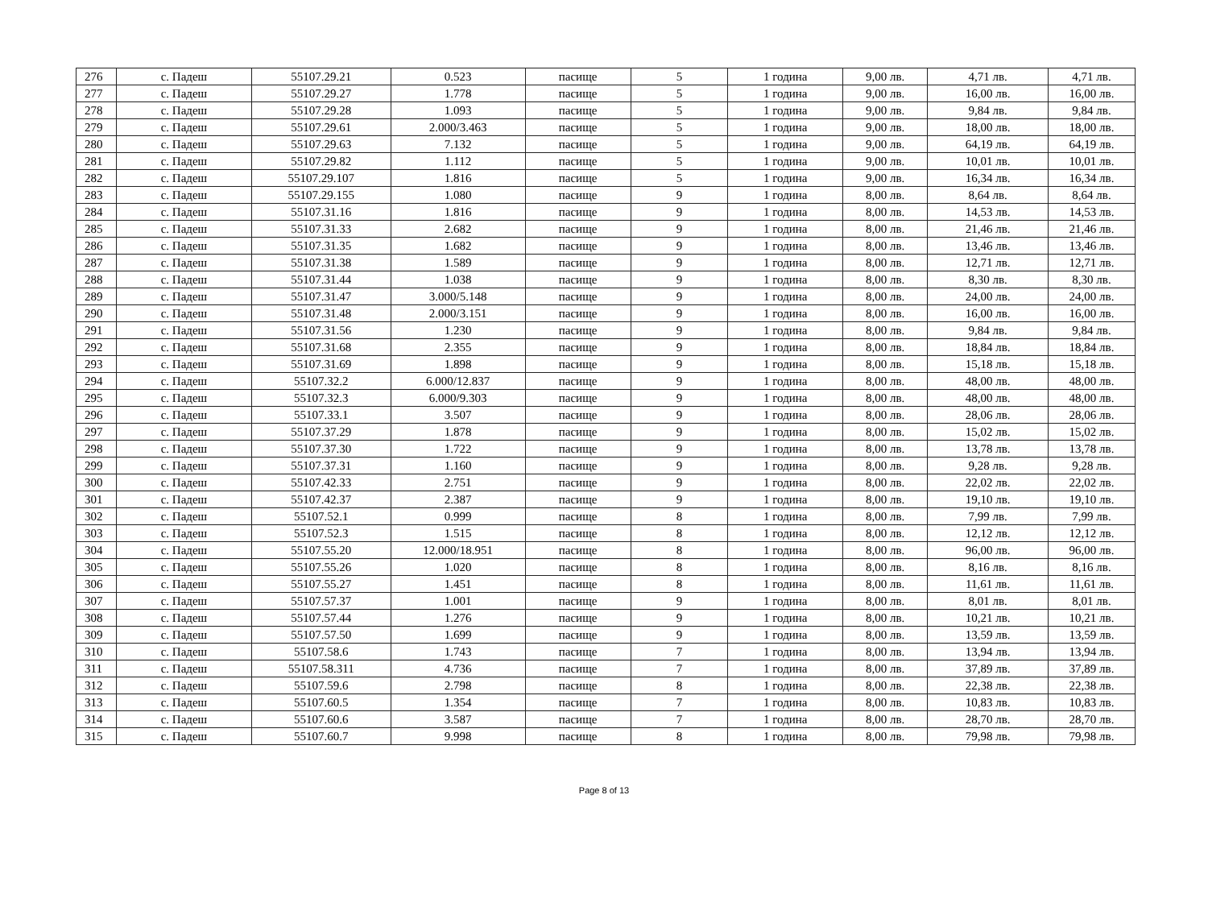| 276 | с. Падеш | 55107.29.21 | 0.523 | пасище | 5 | 1 година | 9,00 лв. | 4,71 лв. | 4,71 лв. |
| 277 | с. Падеш | 55107.29.27 | 1.778 | пасище | 5 | 1 година | 9,00 лв. | 16,00 лв. | 16,00 лв. |
| 278 | с. Падеш | 55107.29.28 | 1.093 | пасище | 5 | 1 година | 9,00 лв. | 9,84 лв. | 9,84 лв. |
| 279 | с. Падеш | 55107.29.61 | 2.000/3.463 | пасище | 5 | 1 година | 9,00 лв. | 18,00 лв. | 18,00 лв. |
| 280 | с. Падеш | 55107.29.63 | 7.132 | пасище | 5 | 1 година | 9,00 лв. | 64,19 лв. | 64,19 лв. |
| 281 | с. Падеш | 55107.29.82 | 1.112 | пасище | 5 | 1 година | 9,00 лв. | 10,01 лв. | 10,01 лв. |
| 282 | с. Падеш | 55107.29.107 | 1.816 | пасище | 5 | 1 година | 9,00 лв. | 16,34 лв. | 16,34 лв. |
| 283 | с. Падеш | 55107.29.155 | 1.080 | пасище | 9 | 1 година | 8,00 лв. | 8,64 лв. | 8,64 лв. |
| 284 | с. Падеш | 55107.31.16 | 1.816 | пасище | 9 | 1 година | 8,00 лв. | 14,53 лв. | 14,53 лв. |
| 285 | с. Падеш | 55107.31.33 | 2.682 | пасище | 9 | 1 година | 8,00 лв. | 21,46 лв. | 21,46 лв. |
| 286 | с. Падеш | 55107.31.35 | 1.682 | пасище | 9 | 1 година | 8,00 лв. | 13,46 лв. | 13,46 лв. |
| 287 | с. Падеш | 55107.31.38 | 1.589 | пасище | 9 | 1 година | 8,00 лв. | 12,71 лв. | 12,71 лв. |
| 288 | с. Падеш | 55107.31.44 | 1.038 | пасище | 9 | 1 година | 8,00 лв. | 8,30 лв. | 8,30 лв. |
| 289 | с. Падеш | 55107.31.47 | 3.000/5.148 | пасище | 9 | 1 година | 8,00 лв. | 24,00 лв. | 24,00 лв. |
| 290 | с. Падеш | 55107.31.48 | 2.000/3.151 | пасище | 9 | 1 година | 8,00 лв. | 16,00 лв. | 16,00 лв. |
| 291 | с. Падеш | 55107.31.56 | 1.230 | пасище | 9 | 1 година | 8,00 лв. | 9,84 лв. | 9,84 лв. |
| 292 | с. Падеш | 55107.31.68 | 2.355 | пасище | 9 | 1 година | 8,00 лв. | 18,84 лв. | 18,84 лв. |
| 293 | с. Падеш | 55107.31.69 | 1.898 | пасище | 9 | 1 година | 8,00 лв. | 15,18 лв. | 15,18 лв. |
| 294 | с. Падеш | 55107.32.2 | 6.000/12.837 | пасище | 9 | 1 година | 8,00 лв. | 48,00 лв. | 48,00 лв. |
| 295 | с. Падеш | 55107.32.3 | 6.000/9.303 | пасище | 9 | 1 година | 8,00 лв. | 48,00 лв. | 48,00 лв. |
| 296 | с. Падеш | 55107.33.1 | 3.507 | пасище | 9 | 1 година | 8,00 лв. | 28,06 лв. | 28,06 лв. |
| 297 | с. Падеш | 55107.37.29 | 1.878 | пасище | 9 | 1 година | 8,00 лв. | 15,02 лв. | 15,02 лв. |
| 298 | с. Падеш | 55107.37.30 | 1.722 | пасище | 9 | 1 година | 8,00 лв. | 13,78 лв. | 13,78 лв. |
| 299 | с. Падеш | 55107.37.31 | 1.160 | пасище | 9 | 1 година | 8,00 лв. | 9,28 лв. | 9,28 лв. |
| 300 | с. Падеш | 55107.42.33 | 2.751 | пасище | 9 | 1 година | 8,00 лв. | 22,02 лв. | 22,02 лв. |
| 301 | с. Падеш | 55107.42.37 | 2.387 | пасище | 9 | 1 година | 8,00 лв. | 19,10 лв. | 19,10 лв. |
| 302 | с. Падеш | 55107.52.1 | 0.999 | пасище | 8 | 1 година | 8,00 лв. | 7,99 лв. | 7,99 лв. |
| 303 | с. Падеш | 55107.52.3 | 1.515 | пасище | 8 | 1 година | 8,00 лв. | 12,12 лв. | 12,12 лв. |
| 304 | с. Падеш | 55107.55.20 | 12.000/18.951 | пасище | 8 | 1 година | 8,00 лв. | 96,00 лв. | 96,00 лв. |
| 305 | с. Падеш | 55107.55.26 | 1.020 | пасище | 8 | 1 година | 8,00 лв. | 8,16 лв. | 8,16 лв. |
| 306 | с. Падеш | 55107.55.27 | 1.451 | пасище | 8 | 1 година | 8,00 лв. | 11,61 лв. | 11,61 лв. |
| 307 | с. Падеш | 55107.57.37 | 1.001 | пасище | 9 | 1 година | 8,00 лв. | 8,01 лв. | 8,01 лв. |
| 308 | с. Падеш | 55107.57.44 | 1.276 | пасище | 9 | 1 година | 8,00 лв. | 10,21 лв. | 10,21 лв. |
| 309 | с. Падеш | 55107.57.50 | 1.699 | пасище | 9 | 1 година | 8,00 лв. | 13,59 лв. | 13,59 лв. |
| 310 | с. Падеш | 55107.58.6 | 1.743 | пасище | 7 | 1 година | 8,00 лв. | 13,94 лв. | 13,94 лв. |
| 311 | с. Падеш | 55107.58.311 | 4.736 | пасище | 7 | 1 година | 8,00 лв. | 37,89 лв. | 37,89 лв. |
| 312 | с. Падеш | 55107.59.6 | 2.798 | пасище | 8 | 1 година | 8,00 лв. | 22,38 лв. | 22,38 лв. |
| 313 | с. Падеш | 55107.60.5 | 1.354 | пасище | 7 | 1 година | 8,00 лв. | 10,83 лв. | 10,83 лв. |
| 314 | с. Падеш | 55107.60.6 | 3.587 | пасище | 7 | 1 година | 8,00 лв. | 28,70 лв. | 28,70 лв. |
| 315 | с. Падеш | 55107.60.7 | 9.998 | пасище | 8 | 1 година | 8,00 лв. | 79,98 лв. | 79,98 лв. |
Page 8 of 13